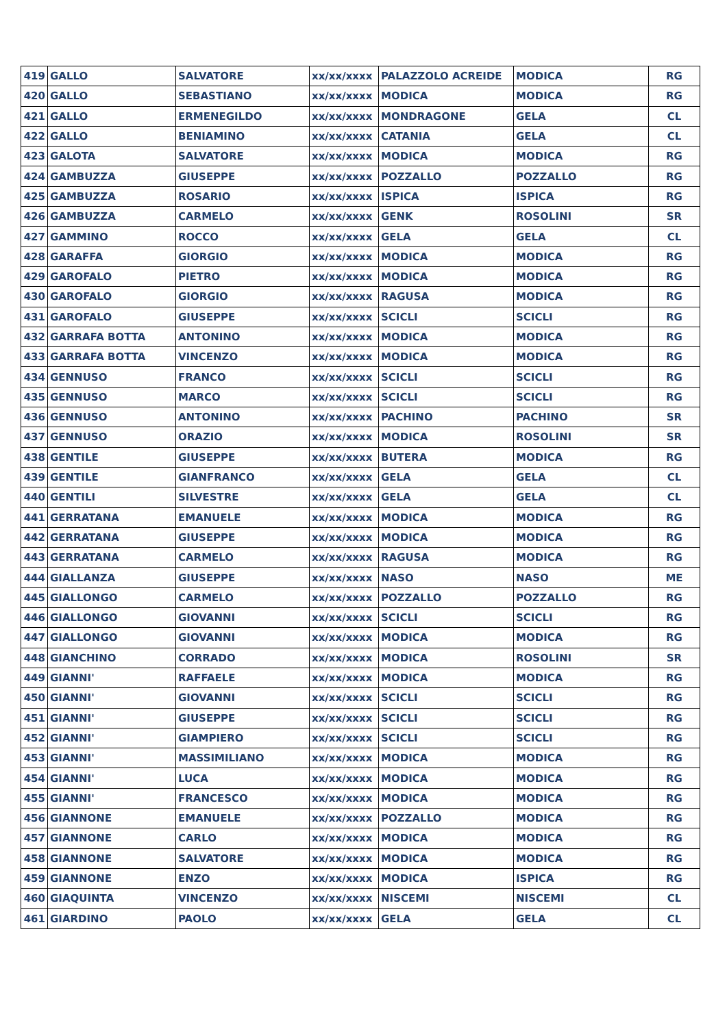| 419 | GALLO | SALVATORE | xx/xx/xxxx | PALAZZOLO ACREIDE | MODICA | RG |
| 420 | GALLO | SEBASTIANO | xx/xx/xxxx | MODICA | MODICA | RG |
| 421 | GALLO | ERMENEGILDO | xx/xx/xxxx | MONDRAGONE | GELA | CL |
| 422 | GALLO | BENIAMINO | xx/xx/xxxx | CATANIA | GELA | CL |
| 423 | GALOTA | SALVATORE | xx/xx/xxxx | MODICA | MODICA | RG |
| 424 | GAMBUZZA | GIUSEPPE | xx/xx/xxxx | POZZALLO | POZZALLO | RG |
| 425 | GAMBUZZA | ROSARIO | xx/xx/xxxx | ISPICA | ISPICA | RG |
| 426 | GAMBUZZA | CARMELO | xx/xx/xxxx | GENK | ROSOLINI | SR |
| 427 | GAMMINO | ROCCO | xx/xx/xxxx | GELA | GELA | CL |
| 428 | GARAFFA | GIORGIO | xx/xx/xxxx | MODICA | MODICA | RG |
| 429 | GAROFALO | PIETRO | xx/xx/xxxx | MODICA | MODICA | RG |
| 430 | GAROFALO | GIORGIO | xx/xx/xxxx | RAGUSA | MODICA | RG |
| 431 | GAROFALO | GIUSEPPE | xx/xx/xxxx | SCICLI | SCICLI | RG |
| 432 | GARRAFA BOTTA | ANTONINO | xx/xx/xxxx | MODICA | MODICA | RG |
| 433 | GARRAFA BOTTA | VINCENZO | xx/xx/xxxx | MODICA | MODICA | RG |
| 434 | GENNUSO | FRANCO | xx/xx/xxxx | SCICLI | SCICLI | RG |
| 435 | GENNUSO | MARCO | xx/xx/xxxx | SCICLI | SCICLI | RG |
| 436 | GENNUSO | ANTONINO | xx/xx/xxxx | PACHINO | PACHINO | SR |
| 437 | GENNUSO | ORAZIO | xx/xx/xxxx | MODICA | ROSOLINI | SR |
| 438 | GENTILE | GIUSEPPE | xx/xx/xxxx | BUTERA | MODICA | RG |
| 439 | GENTILE | GIANFRANCO | xx/xx/xxxx | GELA | GELA | CL |
| 440 | GENTILI | SILVESTRE | xx/xx/xxxx | GELA | GELA | CL |
| 441 | GERRATANA | EMANUELE | xx/xx/xxxx | MODICA | MODICA | RG |
| 442 | GERRATANA | GIUSEPPE | xx/xx/xxxx | MODICA | MODICA | RG |
| 443 | GERRATANA | CARMELO | xx/xx/xxxx | RAGUSA | MODICA | RG |
| 444 | GIALLANZA | GIUSEPPE | xx/xx/xxxx | NASO | NASO | ME |
| 445 | GIALLONGO | CARMELO | xx/xx/xxxx | POZZALLO | POZZALLO | RG |
| 446 | GIALLONGO | GIOVANNI | xx/xx/xxxx | SCICLI | SCICLI | RG |
| 447 | GIALLONGO | GIOVANNI | xx/xx/xxxx | MODICA | MODICA | RG |
| 448 | GIANCHINO | CORRADO | xx/xx/xxxx | MODICA | ROSOLINI | SR |
| 449 | GIANNI' | RAFFAELE | xx/xx/xxxx | MODICA | MODICA | RG |
| 450 | GIANNI' | GIOVANNI | xx/xx/xxxx | SCICLI | SCICLI | RG |
| 451 | GIANNI' | GIUSEPPE | xx/xx/xxxx | SCICLI | SCICLI | RG |
| 452 | GIANNI' | GIAMPIERO | xx/xx/xxxx | SCICLI | SCICLI | RG |
| 453 | GIANNI' | MASSIMILIANO | xx/xx/xxxx | MODICA | MODICA | RG |
| 454 | GIANNI' | LUCA | xx/xx/xxxx | MODICA | MODICA | RG |
| 455 | GIANNI' | FRANCESCO | xx/xx/xxxx | MODICA | MODICA | RG |
| 456 | GIANNONE | EMANUELE | xx/xx/xxxx | POZZALLO | MODICA | RG |
| 457 | GIANNONE | CARLO | xx/xx/xxxx | MODICA | MODICA | RG |
| 458 | GIANNONE | SALVATORE | xx/xx/xxxx | MODICA | MODICA | RG |
| 459 | GIANNONE | ENZO | xx/xx/xxxx | MODICA | ISPICA | RG |
| 460 | GIAQUINTA | VINCENZO | xx/xx/xxxx | NISCEMI | NISCEMI | CL |
| 461 | GIARDINO | PAOLO | xx/xx/xxxx | GELA | GELA | CL |